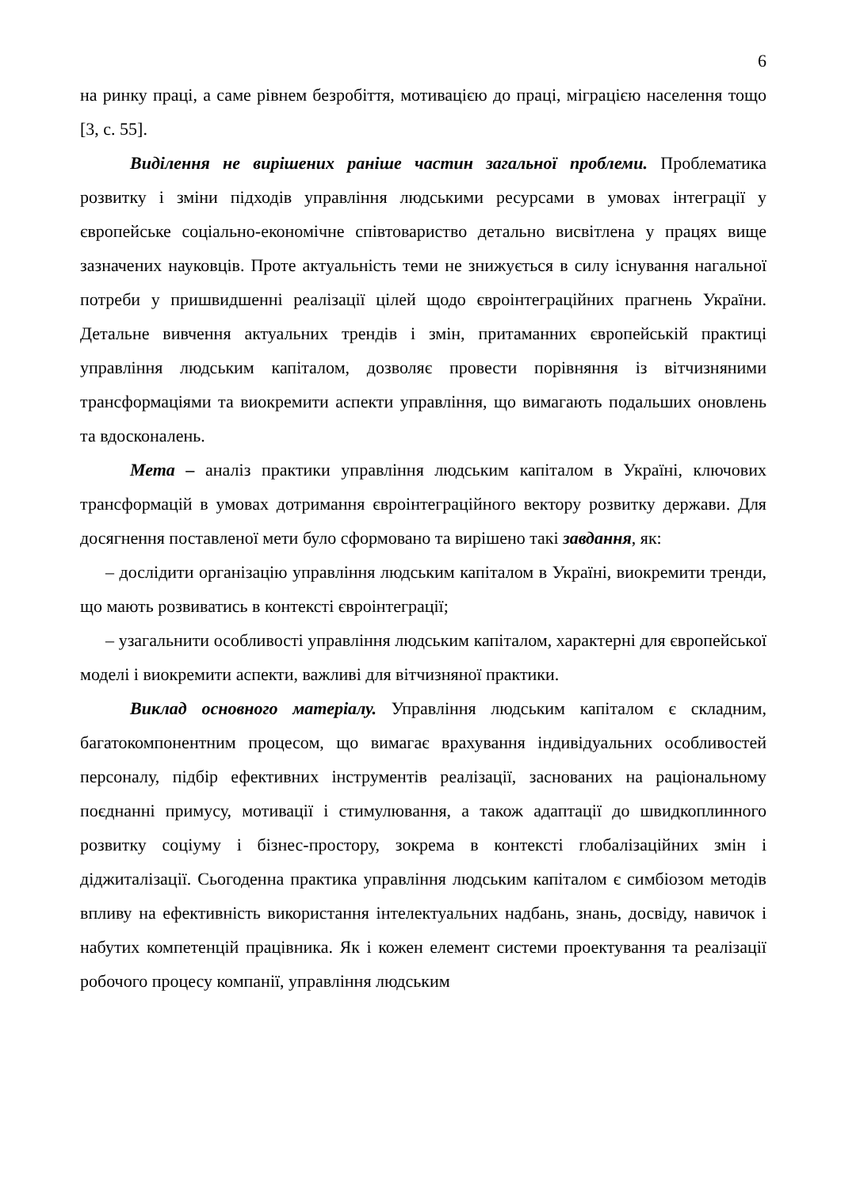6
на ринку праці, а саме рівнем безробіття, мотивацією до праці, міграцією населення тощо [3, с. 55].
Виділення не вирішених раніше частин загальної проблеми. Проблематика розвитку і зміни підходів управління людськими ресурсами в умовах інтеграції у європейське соціально-економічне співтовариство детально висвітлена у працях вище зазначених науковців. Проте актуальність теми не знижується в силу існування нагальної потреби у пришвидшенні реалізації цілей щодо євроінтеграційних прагнень України. Детальне вивчення актуальних трендів і змін, притаманних європейській практиці управління людським капіталом, дозволяє провести порівняння із вітчизняними трансформаціями та виокремити аспекти управління, що вимагають подальших оновлень та вдосконалень.
Мета – аналіз практики управління людським капіталом в Україні, ключових трансформацій в умовах дотримання євроінтеграційного вектору розвитку держави. Для досягнення поставленої мети було сформовано та вирішено такі завдання, як:
– дослідити організацію управління людським капіталом в Україні, виокремити тренди, що мають розвиватись в контексті євроінтеграції;
– узагальнити особливості управління людським капіталом, характерні для європейської моделі і виокремити аспекти, важливі для вітчизняної практики.
Виклад основного матеріалу. Управління людським капіталом є складним, багатокомпонентним процесом, що вимагає врахування індивідуальних особливостей персоналу, підбір ефективних інструментів реалізації, заснованих на раціональному поєднанні примусу, мотивації і стимулювання, а також адаптації до швидкоплинного розвитку соціуму і бізнес-простору, зокрема в контексті глобалізаційних змін і діджиталізації. Сьогоденна практика управління людським капіталом є симбіозом методів впливу на ефективність використання інтелектуальних надбань, знань, досвіду, навичок і набутих компетенцій працівника. Як і кожен елемент системи проектування та реалізації робочого процесу компанії, управління людським